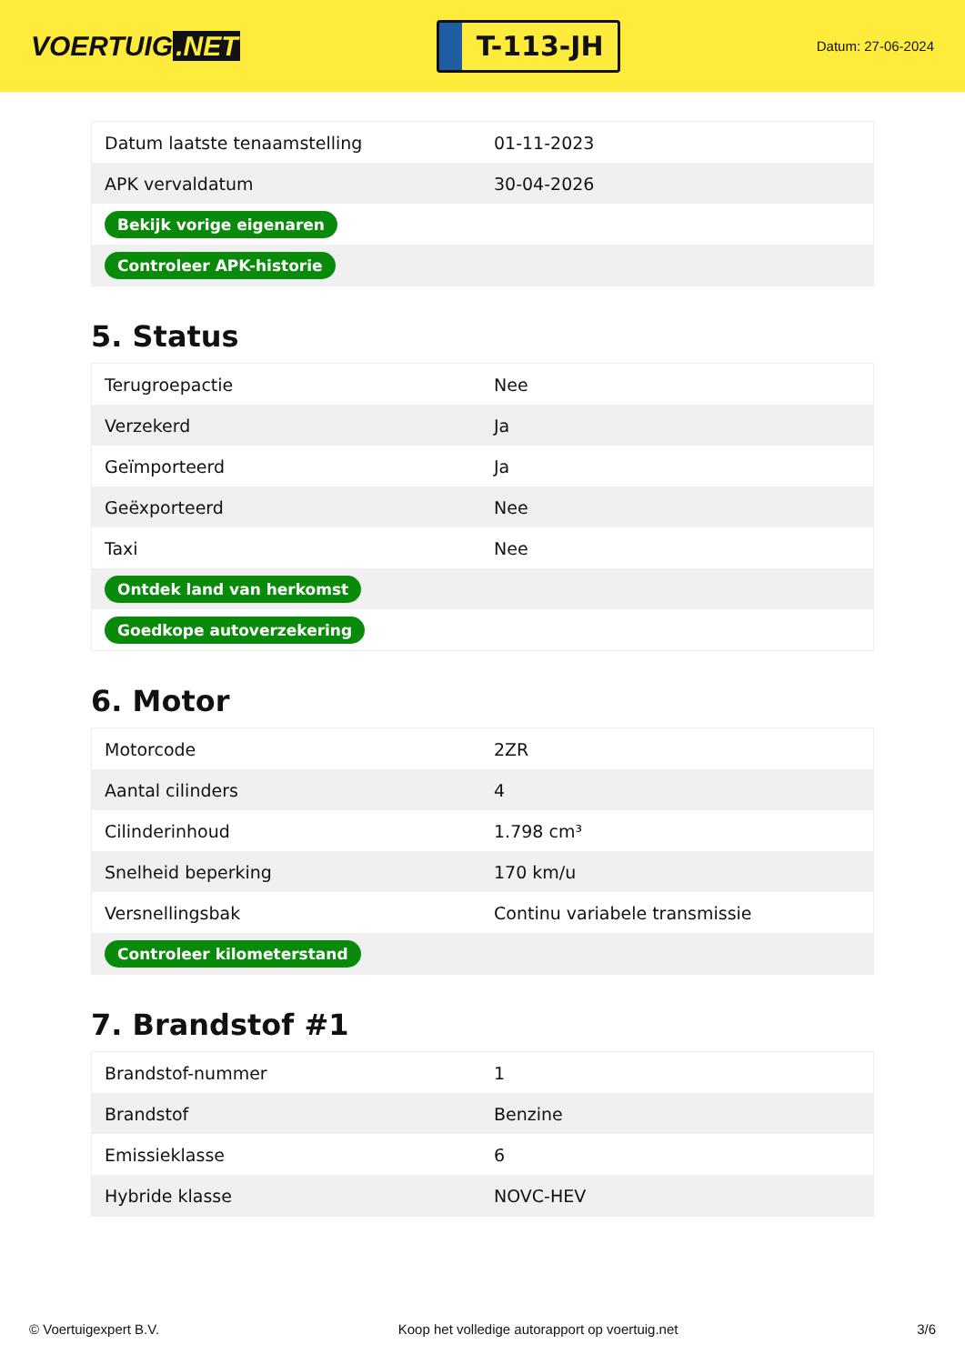VOERTUIG.NET
T-113-JH
Datum: 27-06-2024
| Datum laatste tenaamstelling | 01-11-2023 |
| APK vervaldatum | 30-04-2026 |
| Bekijk vorige eigenaren | |
| Controleer APK-historie | |
5. Status
| Terugroepactie | Nee |
| Verzekerd | Ja |
| Geïmporteerd | Ja |
| Geëxporteerd | Nee |
| Taxi | Nee |
| Ontdek land van herkomst | |
| Goedkope autoverzekering | |
6. Motor
| Motorcode | 2ZR |
| Aantal cilinders | 4 |
| Cilinderinhoud | 1.798 cm³ |
| Snelheid beperking | 170 km/u |
| Versnellingsbak | Continu variabele transmissie |
| Controleer kilometerstand | |
7. Brandstof #1
| Brandstof-nummer | 1 |
| Brandstof | Benzine |
| Emissieklasse | 6 |
| Hybride klasse | NOVC-HEV |
© Voertuigexpert B.V. Koop het volledige autorapport op voertuig.net 3/6